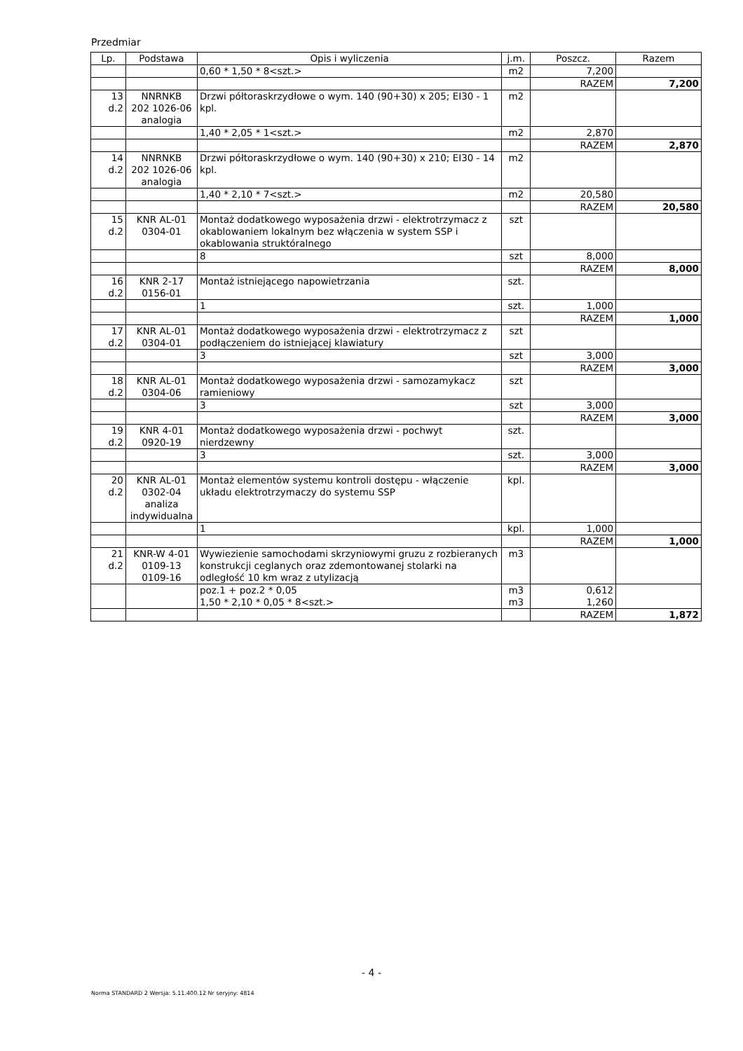Przedmiar
| Lp. | Podstawa | Opis i wyliczenia | j.m. | Poszcz. | Razem |
| --- | --- | --- | --- | --- | --- |
| | | 0,60 * 1,50 * 8<szt.> | m2 | 7,200 | |
| | | | | RAZEM | 7,200 |
| 13 d.2 | NNRNKB 202 1026-06 analogia | Drzwi półtoraskrzydłowe o wym. 140 (90+30) x 205; EI30 - 1 kpl. | m2 | | |
| | | 1,40 * 2,05 * 1<szt.> | m2 | 2,870 | |
| | | | | RAZEM | 2,870 |
| 14 d.2 | NNRNKB 202 1026-06 analogia | Drzwi półtoraskrzydłowe o wym. 140 (90+30) x 210; EI30 - 14 kpl. | m2 | | |
| | | 1,40 * 2,10 * 7<szt.> | m2 | 20,580 | |
| | | | | RAZEM | 20,580 |
| 15 d.2 | KNR AL-01 0304-01 | Montaż dodatkowego wyposażenia drzwi - elektrotrzymacz z okablowaniem lokalnym bez włączenia w system SSP i okablowania struktóralnego | szt | | |
| | | 8 | szt | 8,000 | |
| | | | | RAZEM | 8,000 |
| 16 d.2 | KNR 2-17 0156-01 | Montaż istniejącego napowietrzania | szt. | | |
| | | 1 | szt. | 1,000 | |
| | | | | RAZEM | 1,000 |
| 17 d.2 | KNR AL-01 0304-01 | Montaż dodatkowego wyposażenia drzwi - elektrotrzymacz z podłączeniem do istniejącej klawiatury | szt | | |
| | | 3 | szt | 3,000 | |
| | | | | RAZEM | 3,000 |
| 18 d.2 | KNR AL-01 0304-06 | Montaż dodatkowego wyposażenia drzwi - samozamykacz ramieniowy | szt | | |
| | | 3 | szt | 3,000 | |
| | | | | RAZEM | 3,000 |
| 19 d.2 | KNR 4-01 0920-19 | Montaż dodatkowego wyposażenia drzwi - pochwyt nierdzewny | szt. | | |
| | | 3 | szt. | 3,000 | |
| | | | | RAZEM | 3,000 |
| 20 d.2 | KNR AL-01 0302-04 analiza indywidualna | Montaż elementów systemu kontroli dostępu - włączenie układu elektrotrzymaczy do systemu SSP | kpl. | | |
| | | 1 | kpl. | 1,000 | |
| | | | | RAZEM | 1,000 |
| 21 d.2 | KNR-W 4-01 0109-13 0109-16 | Wywiezienie samochodami skrzyniowymi gruzu z rozbieranych konstrukcji ceglanych oraz zdemontowanej stolarki na odległość 10 km wraz z utylizacją | m3 | | |
| | | poz.1 + poz.2 * 0,05 | m3 | 0,612 | |
| | | 1,50 * 2,10 * 0,05 * 8<szt.> | m3 | 1,260 | |
| | | | | RAZEM | 1,872 |
- 4 -
Norma STANDARD 2 Wersja: 5.11.400.12 Nr seryjny: 4814